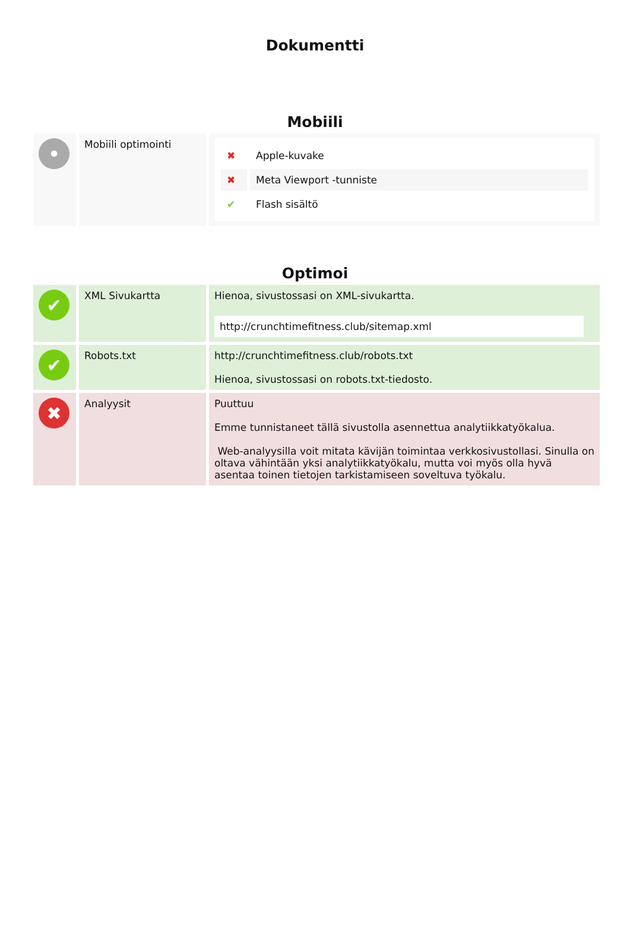Dokumentti
Mobiili
| • | Mobiili optimointi | / ✖ / Apple-kuvake / / ✖ / Meta Viewport -tunniste / / ✔ / Flash sisältö / |
Optimoi
| ✔ | XML Sivukartta | Hienoa, sivustossasi on XML-sivukartta. http://crunchtimefitness.club/sitemap.xml |
| ✔ | Robots.txt | http://crunchtimefitness.club/robots.txt Hienoa, sivustossasi on robots.txt-tiedosto. |
| ✖ | Analyysit | Puuttuu Emme tunnistaneet tällä sivustolla asennettua analytiikkatyökalua. Web-analyysilla voit mitata kävijän toimintaa verkkosivustollasi. Sinulla on oltava vähintään yksi analytiikkatyökalu, mutta voi myös olla hyvä asentaa toinen tietojen tarkistamiseen soveltuva työkalu. |